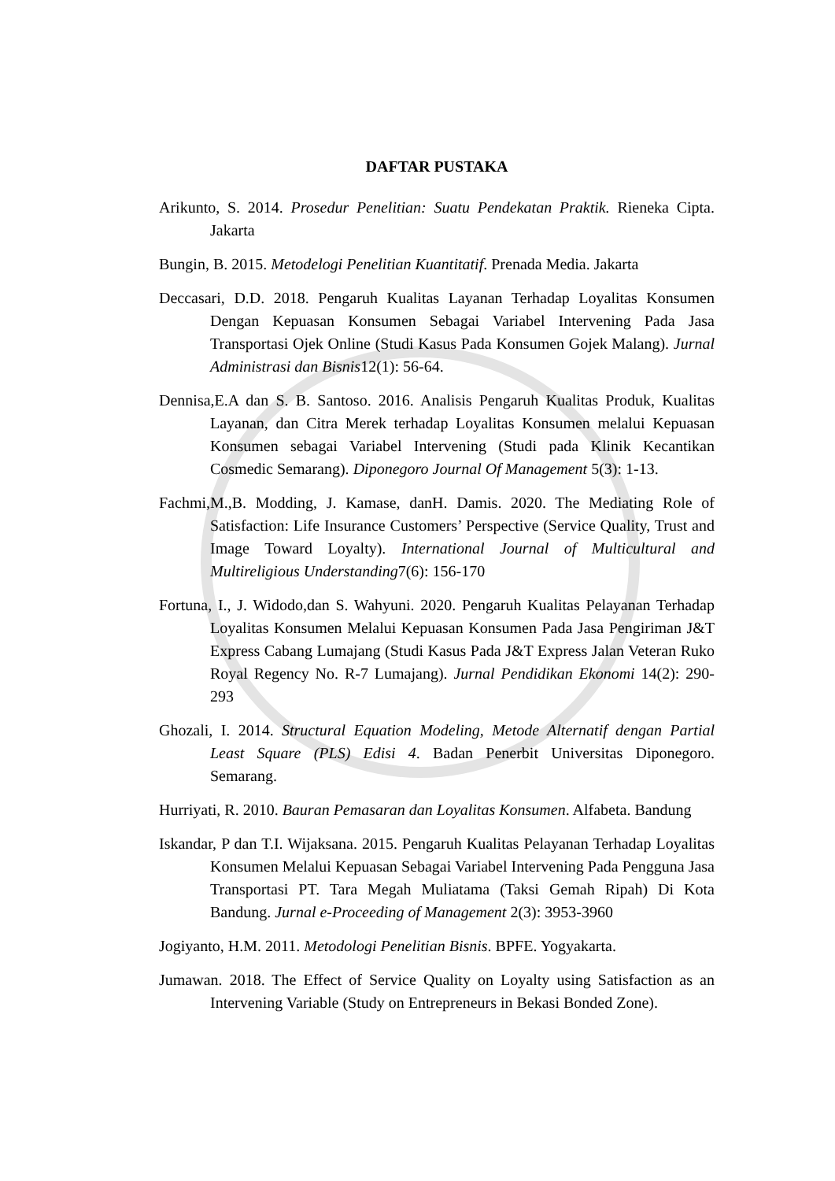DAFTAR PUSTAKA
Arikunto, S. 2014. Prosedur Penelitian: Suatu Pendekatan Praktik. Rieneka Cipta. Jakarta
Bungin, B. 2015. Metodelogi Penelitian Kuantitatif. Prenada Media. Jakarta
Deccasari, D.D. 2018. Pengaruh Kualitas Layanan Terhadap Loyalitas Konsumen Dengan Kepuasan Konsumen Sebagai Variabel Intervening Pada Jasa Transportasi Ojek Online (Studi Kasus Pada Konsumen Gojek Malang). Jurnal Administrasi dan Bisnis12(1): 56-64.
Dennisa,E.A dan S. B. Santoso. 2016. Analisis Pengaruh Kualitas Produk, Kualitas Layanan, dan Citra Merek terhadap Loyalitas Konsumen melalui Kepuasan Konsumen sebagai Variabel Intervening (Studi pada Klinik Kecantikan Cosmedic Semarang). Diponegoro Journal Of Management 5(3): 1-13.
Fachmi,M.,B. Modding, J. Kamase, danH. Damis. 2020. The Mediating Role of Satisfaction: Life Insurance Customers’ Perspective (Service Quality, Trust and Image Toward Loyalty). International Journal of Multicultural and Multireligious Understanding7(6): 156-170
Fortuna, I., J. Widodo,dan S. Wahyuni. 2020. Pengaruh Kualitas Pelayanan Terhadap Loyalitas Konsumen Melalui Kepuasan Konsumen Pada Jasa Pengiriman J&T Express Cabang Lumajang (Studi Kasus Pada J&T Express Jalan Veteran Ruko Royal Regency No. R-7 Lumajang). Jurnal Pendidikan Ekonomi 14(2): 290-293
Ghozali, I. 2014. Structural Equation Modeling, Metode Alternatif dengan Partial Least Square (PLS) Edisi 4. Badan Penerbit Universitas Diponegoro. Semarang.
Hurriyati, R. 2010. Bauran Pemasaran dan Loyalitas Konsumen. Alfabeta. Bandung
Iskandar, P dan T.I. Wijaksana. 2015. Pengaruh Kualitas Pelayanan Terhadap Loyalitas Konsumen Melalui Kepuasan Sebagai Variabel Intervening Pada Pengguna Jasa Transportasi PT. Tara Megah Muliatama (Taksi Gemah Ripah) Di Kota Bandung. Jurnal e-Proceeding of Management 2(3): 3953-3960
Jogiyanto, H.M. 2011. Metodologi Penelitian Bisnis. BPFE. Yogyakarta.
Jumawan. 2018. The Effect of Service Quality on Loyalty using Satisfaction as an Intervening Variable (Study on Entrepreneurs in Bekasi Bonded Zone).